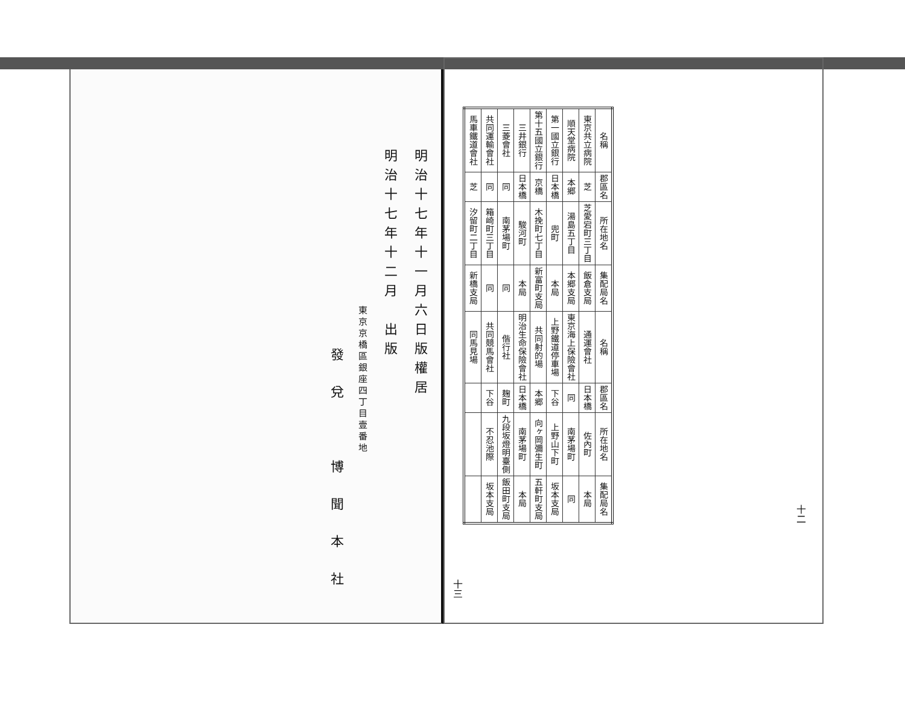明治十七年十一月六日版權居
明治十七年十二月　出版
東京京橋區銀座四丁目壹番地
發兌　博聞本社
| 名稱 | 東京共立病院 | 順天堂病院 | 第一國立銀行 | 第十五國立銀行 | 三井銀行 | 三菱會社 | 共同運輸會社 | 馬車鐵道會社 |
| 郡區名 | 芝 | 本郷 | 日本橋 | 京橋 | 日本橋 | 同 | 同 | 芝 |
| 所在地名 | 芝愛宕町三丁目 | 湯島五丁目 | 兜町 | 木挽町七丁目 | 駿河町 | 南茅場町 | 箱崎町三丁目 | 汐留町二丁目 |
| 集配局名 | 飯倉支局 | 本郷支局 | 本局 | 新富町支局 | 本局 | 同 | 同 | 新橋支局 |
| 名稱 | 通運會社 | 東京海上保險會社 | 上野鐵道停車場 | 共同射的場 | 明治生命保險會社 | 偕行社 | 共同競馬會社 | 同馬見場 |
| 郡區名 | 日本橋 | 同 | 下谷 | 本郷 | 日本橋 | 麹町 | 下谷 | |
| 所在地名 | 佐內町 | 南茅場町 | 上野山下町 | 向ヶ岡彌生町 | 南茅場町 | 九段坂燈明臺側 | 不忍池際 | |
| 集配局名 | 本局 | 同 | 坂本支局 | 五軒町支局 | 本局 | 飯田町支局 | 坂本支局 | |
十二
十三